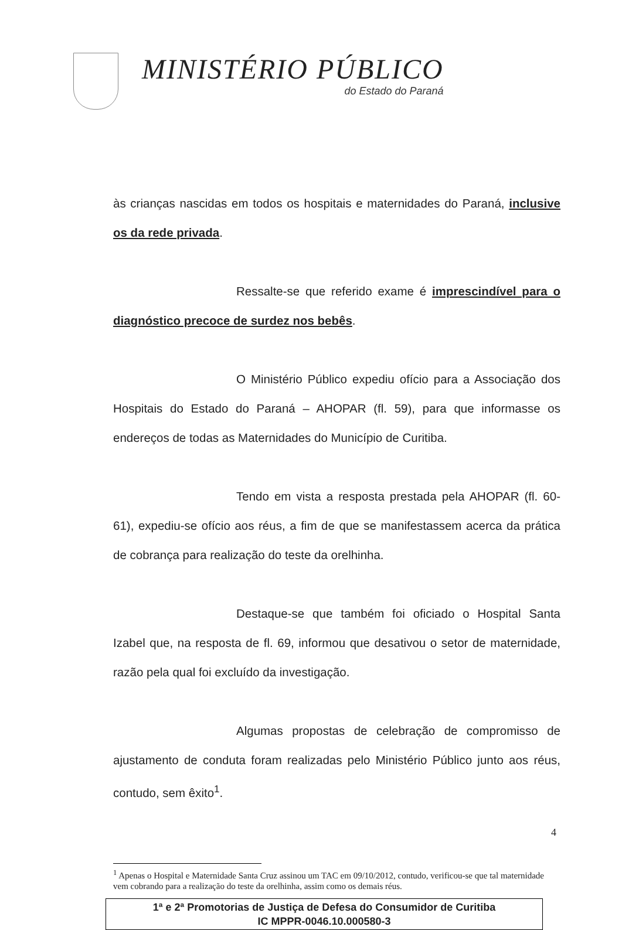MINISTÉRIO PÚBLICO
do Estado do Paraná
às crianças nascidas em todos os hospitais e maternidades do Paraná, inclusive os da rede privada.
Ressalte-se que referido exame é imprescindível para o diagnóstico precoce de surdez nos bebês.
O Ministério Público expediu ofício para a Associação dos Hospitais do Estado do Paraná – AHOPAR (fl. 59), para que informasse os endereços de todas as Maternidades do Município de Curitiba.
Tendo em vista a resposta prestada pela AHOPAR (fl. 60-61), expediu-se ofício aos réus, a fim de que se manifestassem acerca da prática de cobrança para realização do teste da orelhinha.
Destaque-se que também foi oficiado o Hospital Santa Izabel que, na resposta de fl. 69, informou que desativou o setor de maternidade, razão pela qual foi excluído da investigação.
Algumas propostas de celebração de compromisso de ajustamento de conduta foram realizadas pelo Ministério Público junto aos réus, contudo, sem êxito<sup>1</sup>.
<sup>1</sup> Apenas o Hospital e Maternidade Santa Cruz assinou um TAC em 09/10/2012, contudo, verificou-se que tal maternidade vem cobrando para a realização do teste da orelhinha, assim como os demais réus.
1ª e 2ª Promotorias de Justiça de Defesa do Consumidor de Curitiba
IC MPPR-0046.10.000580-3
4